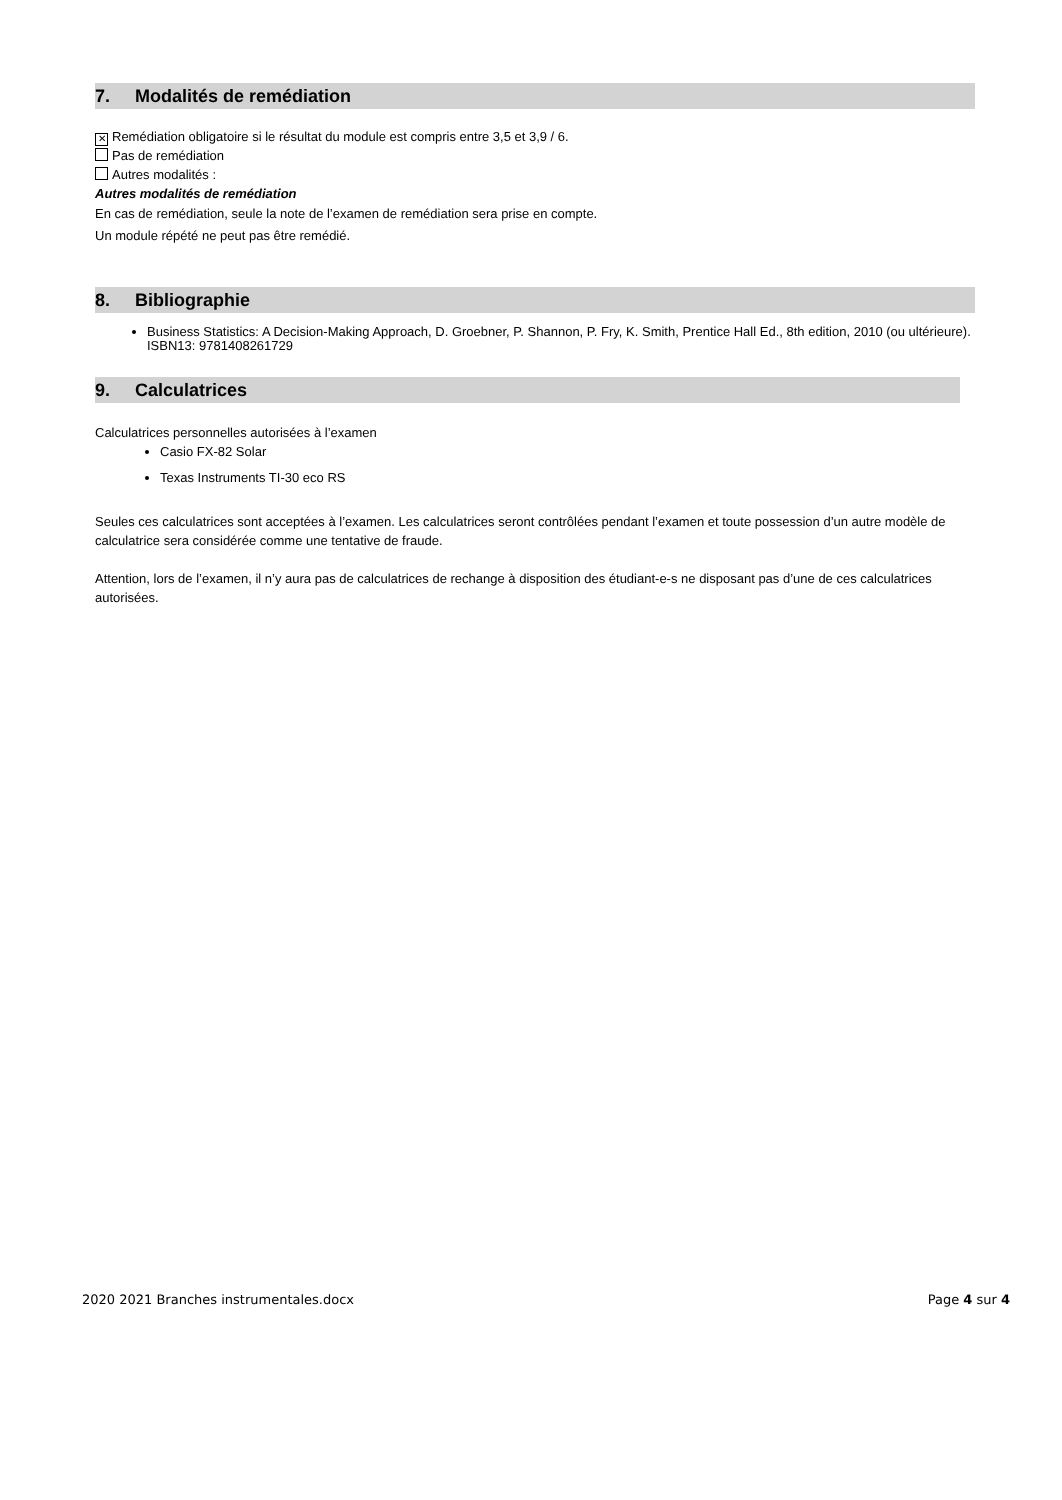7. Modalités de remédiation
✕ Remédiation obligatoire si le résultat du module est compris entre 3,5 et 3,9 / 6.
Pas de remédiation
Autres modalités :
Autres modalités de remédiation
En cas de remédiation, seule la note de l’examen de remédiation sera prise en compte.
Un module répété ne peut pas être remédié.
8. Bibliographie
Business Statistics: A Decision-Making Approach, D. Groebner, P. Shannon, P. Fry, K. Smith, Prentice Hall Ed., 8th edition, 2010 (ou ultérieure). ISBN13: 9781408261729
9. Calculatrices
Calculatrices personnelles autorisées à l’examen
Casio FX-82 Solar
Texas Instruments TI-30 eco RS
Seules ces calculatrices sont acceptées à l’examen. Les calculatrices seront contrôlées pendant l’examen et toute possession d’un autre modèle de calculatrice sera considérée comme une tentative de fraude.
Attention, lors de l’examen, il n’y aura pas de calculatrices de rechange à disposition des étudiant-e-s ne disposant pas d’une de ces calculatrices autorisées.
2020 2021 Branches instrumentales.docx Page 4 sur 4